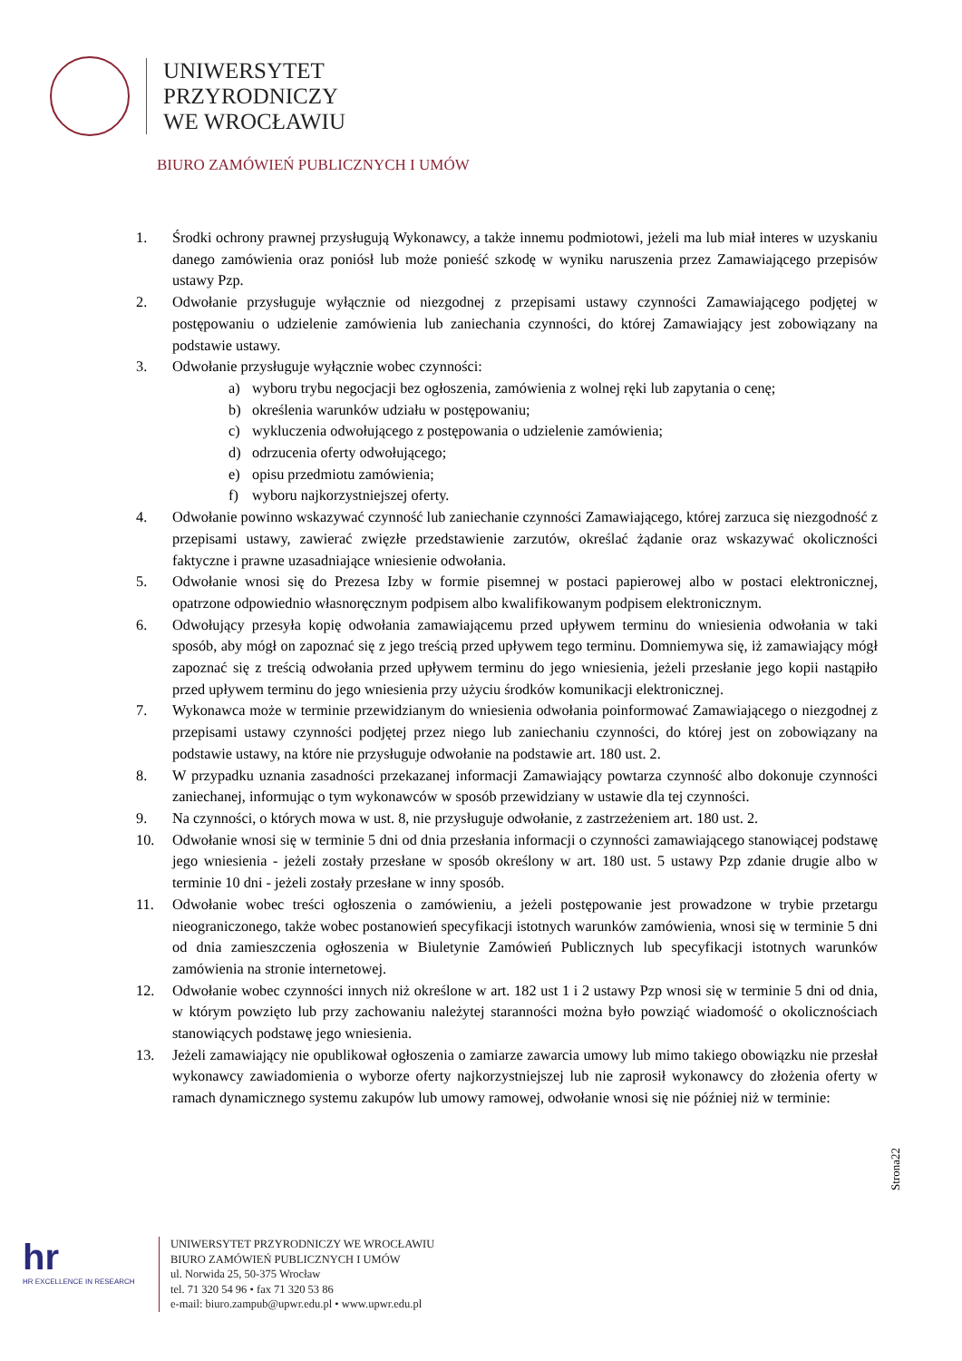UNIWERSYTET
PRZYRODNICZY
WE WROCŁAWIU
BIURO ZAMÓWIEŃ PUBLICZNYCH I UMÓW
1. Środki ochrony prawnej przysługują Wykonawcy, a także innemu podmiotowi, jeżeli ma lub miał interes w uzyskaniu danego zamówienia oraz poniósł lub może ponieść szkodę w wyniku naruszenia przez Zamawiającego przepisów ustawy Pzp.
2. Odwołanie przysługuje wyłącznie od niezgodnej z przepisami ustawy czynności Zamawiającego podjętej w postępowaniu o udzielenie zamówienia lub zaniechania czynności, do której Zamawiający jest zobowiązany na podstawie ustawy.
3. Odwołanie przysługuje wyłącznie wobec czynności:
a) wyboru trybu negocjacji bez ogłoszenia, zamówienia z wolnej ręki lub zapytania o cenę;
b) określenia warunków udziału w postępowaniu;
c) wykluczenia odwołującego z postępowania o udzielenie zamówienia;
d) odrzucenia oferty odwołującego;
e) opisu przedmiotu zamówienia;
f) wyboru najkorzystniejszej oferty.
4. Odwołanie powinno wskazywać czynność lub zaniechanie czynności Zamawiającego, której zarzuca się niezgodność z przepisami ustawy, zawierać zwięzłe przedstawienie zarzutów, określać żądanie oraz wskazywać okoliczności faktyczne i prawne uzasadniające wniesienie odwołania.
5. Odwołanie wnosi się do Prezesa Izby w formie pisemnej w postaci papierowej albo w postaci elektronicznej, opatrzone odpowiednio własnoręcznym podpisem albo kwalifikowanym podpisem elektronicznym.
6. Odwołujący przesyła kopię odwołania zamawiającemu przed upływem terminu do wniesienia odwołania w taki sposób, aby mógł on zapoznać się z jego treścią przed upływem tego terminu. Domniemywa się, iż zamawiający mógł zapoznać się z treścią odwołania przed upływem terminu do jego wniesienia, jeżeli przesłanie jego kopii nastąpiło przed upływem terminu do jego wniesienia przy użyciu środków komunikacji elektronicznej.
7. Wykonawca może w terminie przewidzianym do wniesienia odwołania poinformować Zamawiającego o niezgodnej z przepisami ustawy czynności podjętej przez niego lub zaniechaniu czynności, do której jest on zobowiązany na podstawie ustawy, na które nie przysługuje odwołanie na podstawie art. 180 ust. 2.
8. W przypadku uznania zasadności przekazanej informacji Zamawiający powtarza czynność albo dokonuje czynności zaniechanej, informując o tym wykonawców w sposób przewidziany w ustawie dla tej czynności.
9. Na czynności, o których mowa w ust. 8, nie przysługuje odwołanie, z zastrzeżeniem art. 180 ust. 2.
10. Odwołanie wnosi się w terminie 5 dni od dnia przesłania informacji o czynności zamawiającego stanowiącej podstawę jego wniesienia - jeżeli zostały przesłane w sposób określony w art. 180 ust. 5 ustawy Pzp zdanie drugie albo w terminie 10 dni - jeżeli zostały przesłane w inny sposób.
11. Odwołanie wobec treści ogłoszenia o zamówieniu, a jeżeli postępowanie jest prowadzone w trybie przetargu nieograniczonego, także wobec postanowień specyfikacji istotnych warunków zamówienia, wnosi się w terminie 5 dni od dnia zamieszczenia ogłoszenia w Biuletynie Zamówień Publicznych lub specyfikacji istotnych warunków zamówienia na stronie internetowej.
12. Odwołanie wobec czynności innych niż określone w art. 182 ust 1 i 2 ustawy Pzp wnosi się w terminie 5 dni od dnia, w którym powzięto lub przy zachowaniu należytej staranności można było powziąć wiadomość o okolicznościach stanowiących podstawę jego wniesienia.
13. Jeżeli zamawiający nie opublikował ogłoszenia o zamiarze zawarcia umowy lub mimo takiego obowiązku nie przesłał wykonawcy zawiadomienia o wyborze oferty najkorzystniejszej lub nie zaprosił wykonawcy do złożenia oferty w ramach dynamicznego systemu zakupów lub umowy ramowej, odwołanie wnosi się nie później niż w terminie:
Strona22
hr
HR EXCELLENCE IN RESEARCH
UNIWERSYTET PRZYRODNICZY WE WROCŁAWIU
BIURO ZAMÓWIEŃ PUBLICZNYCH I UMÓW
ul. Norwida 25, 50-375 Wrocław
tel. 71 320 54 96 • fax 71 320 53 86
e-mail: biuro.zampub@upwr.edu.pl • www.upwr.edu.pl